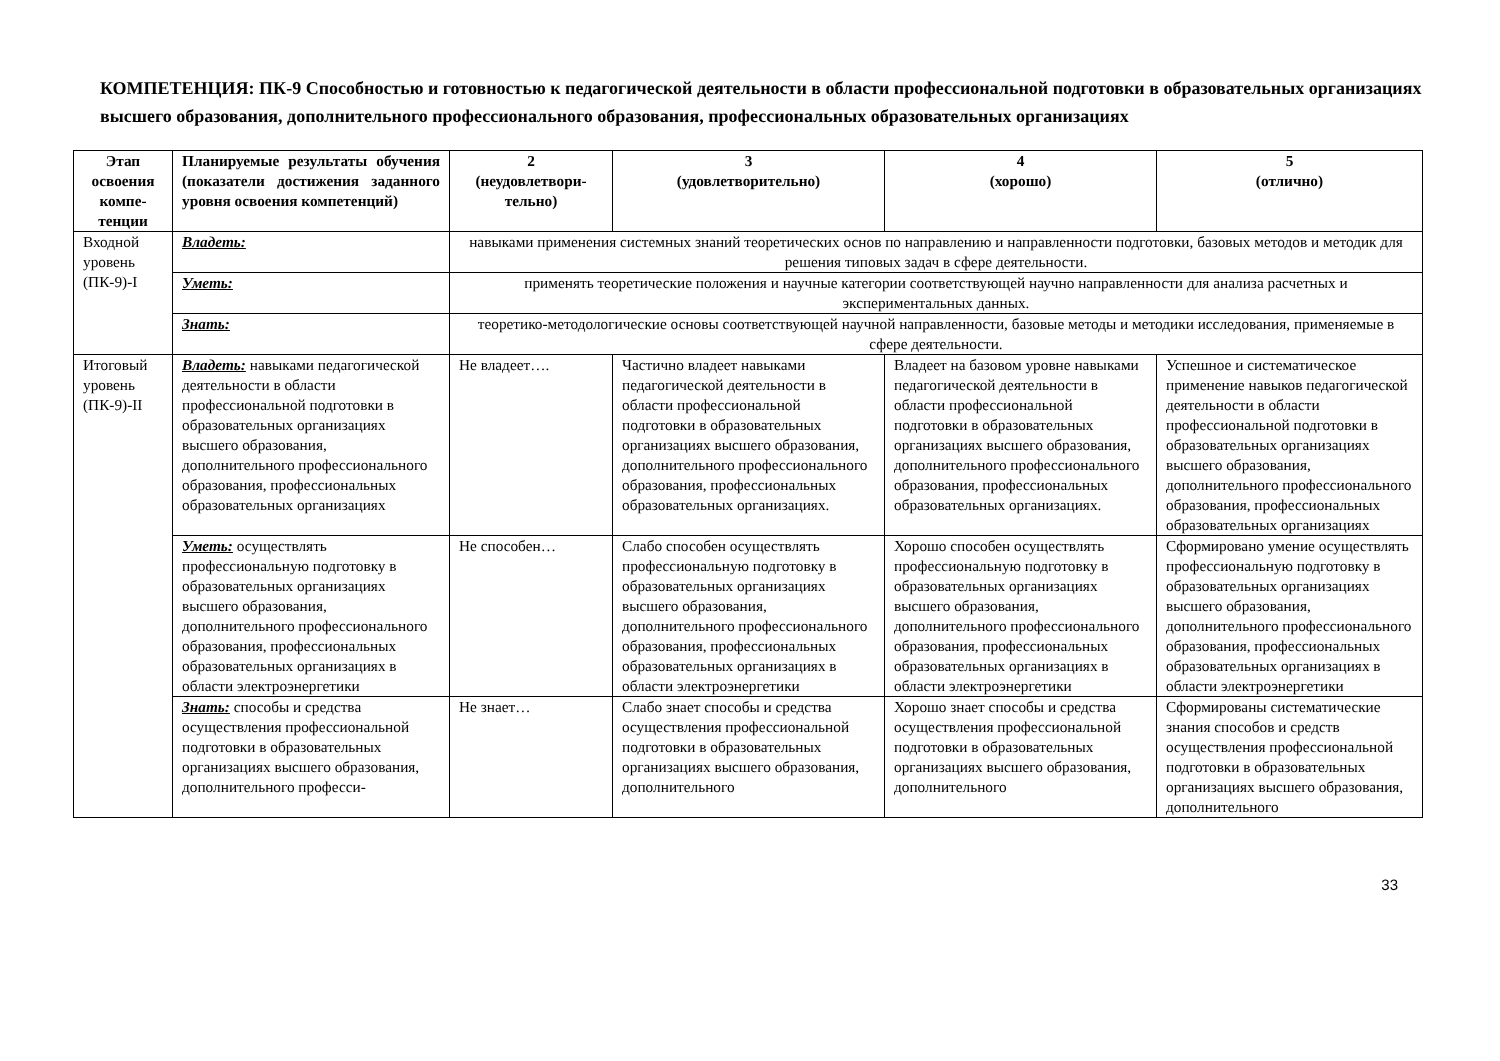КОМПЕТЕНЦИЯ: ПК-9 Способностью и готовностью к педагогической деятельности в области профессиональной подготовки в образовательных организациях высшего образования, дополнительного профессионального образования, профессиональных образовательных организациях
| Этап освоения компе-тенции | Планируемые результаты обучения (показатели достижения заданного уровня освоения компетенций) | 2 (неудовлетвори-тельно) | 3 (удовлетворительно) | 4 (хорошо) | 5 (отлично) |
| --- | --- | --- | --- | --- | --- |
| Входной уровень (ПК-9)-I | Владеть: | навыками применения системных знаний теоретических основ по направлению и направленности подготовки, базовых методов и методик для решения типовых задач в сфере деятельности. | | | |
| | Уметь: | применять теоретические положения и научные категории соответствующей научно направленности для анализа расчетных и экспериментальных данных. | | | |
| | Знать: | теоретико-методологические основы соответствующей научной направленности, базовые методы и методики исследования, применяемые в сфере деятельности. | | | |
| Итоговый уровень (ПК-9)-II | Владеть: навыками педагогической деятельности в области профессиональной подготовки в образовательных организациях высшего образования, дополнительного профессионального образования, профессиональных образовательных организациях | Не владеет…. | Частично владеет навыками педагогической деятельности в области профессиональной подготовки в образовательных организациях высшего образования, дополнительного профессионального образования, профессиональных образовательных организациях. | Владеет на базовом уровне навыками педагогической деятельности в области профессиональной подготовки в образовательных организациях высшего образования, дополнительного профессионального образования, профессиональных образовательных организациях. | Успешное и систематическое применение навыков педагогической деятельности в области профессиональной подготовки в образовательных организациях высшего образования, дополнительного профессионального образования, профессиональных образовательных организациях |
| | Уметь: осуществлять профессиональную подготовку в образовательных организациях высшего образования, дополнительного профессионального образования, профессиональных образовательных организациях в области электроэнергетики | Не способен… | Слабо способен осуществлять профессиональную подготовку в образовательных организациях высшего образования, дополнительного профессионального образования, профессиональных образовательных организациях в области электроэнергетики | Хорошо способен осуществлять профессиональную подготовку в образовательных организациях высшего образования, дополнительного профессионального образования, профессиональных образовательных организациях в области электроэнергетики | Сформировано умение осуществлять профессиональную подготовку в образовательных организациях высшего образования, дополнительного профессионального образования, профессиональных образовательных организациях в области электроэнергетики |
| | Знать: способы и средства осуществления профессиональной подготовки в образовательных организациях высшего образования, дополнительного професси- | Не знает… | Слабо знает способы и средства осуществления профессиональной подготовки в образовательных организациях высшего образования, дополнительного | Хорошо знает способы и средства осуществления профессиональной подготовки в образовательных организациях высшего образования, дополнительного | Сформированы систематические знания способов и средств осуществления профессиональной подготовки в образовательных организациях высшего образования, дополнительного |
33